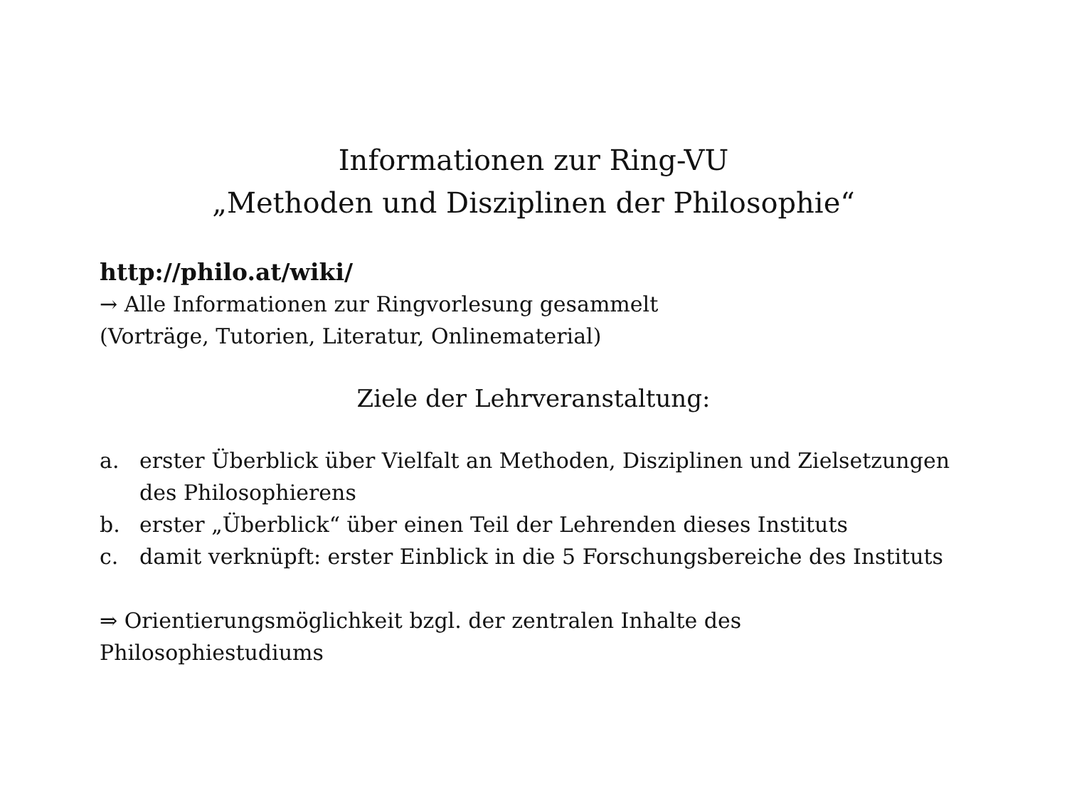Informationen zur Ring-VU
„Methoden und Disziplinen der Philosophie“
http://philo.at/wiki/
→ Alle Informationen zur Ringvorlesung gesammelt
(Vorträge, Tutorien, Literatur, Onlinematerial)
Ziele der Lehrveranstaltung:
a. erster Überblick über Vielfalt an Methoden, Disziplinen und Zielsetzungen des Philosophierens
b. erster „Überblick“ über einen Teil der Lehrenden dieses Instituts
c. damit verknüpft: erster Einblick in die 5 Forschungsbereiche des Instituts
⇒ Orientierungsmöglichkeit bzgl. der zentralen Inhalte des Philosophiestudiums